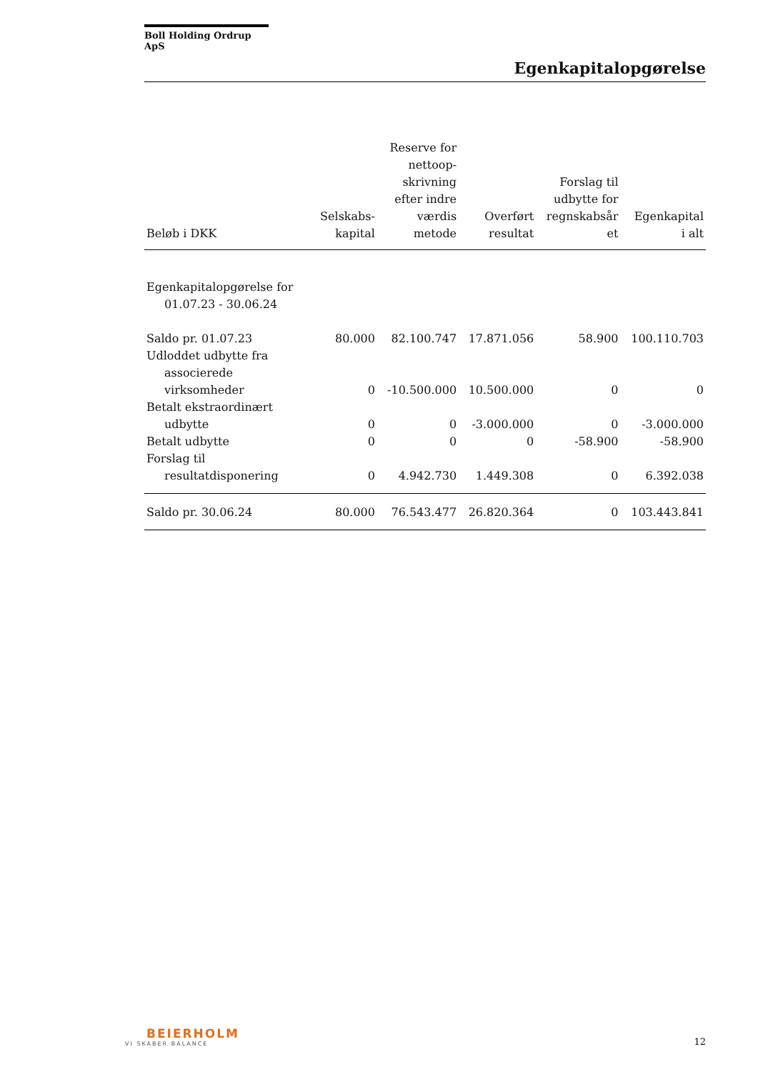Boll Holding Ordrup ApS
Egenkapitalopgørelse
| Beløb i DKK | Selskabs- kapital | Reserve for nettoop- skrivning efter indre værdis metode | Overført resultat | Forslag til udbytte for regnskabsår et | Egenkapital i alt |
| --- | --- | --- | --- | --- | --- |
| Egenkapitalopgørelse for 01.07.23 - 30.06.24 | | | | | |
| Saldo pr. 01.07.23 | 80.000 | 82.100.747 | 17.871.056 | 58.900 | 100.110.703 |
| Udloddet udbytte fra associerede virksomheder | 0 | -10.500.000 | 10.500.000 | 0 | 0 |
| Betalt ekstraordinært udbytte | 0 | 0 | -3.000.000 | 0 | -3.000.000 |
| Betalt udbytte | 0 | 0 | 0 | -58.900 | -58.900 |
| Forslag til resultatdisponering | 0 | 4.942.730 | 1.449.308 | 0 | 6.392.038 |
| Saldo pr. 30.06.24 | 80.000 | 76.543.477 | 26.820.364 | 0 | 103.443.841 |
BEIERHOLM
VI SKABER BALANCE
12